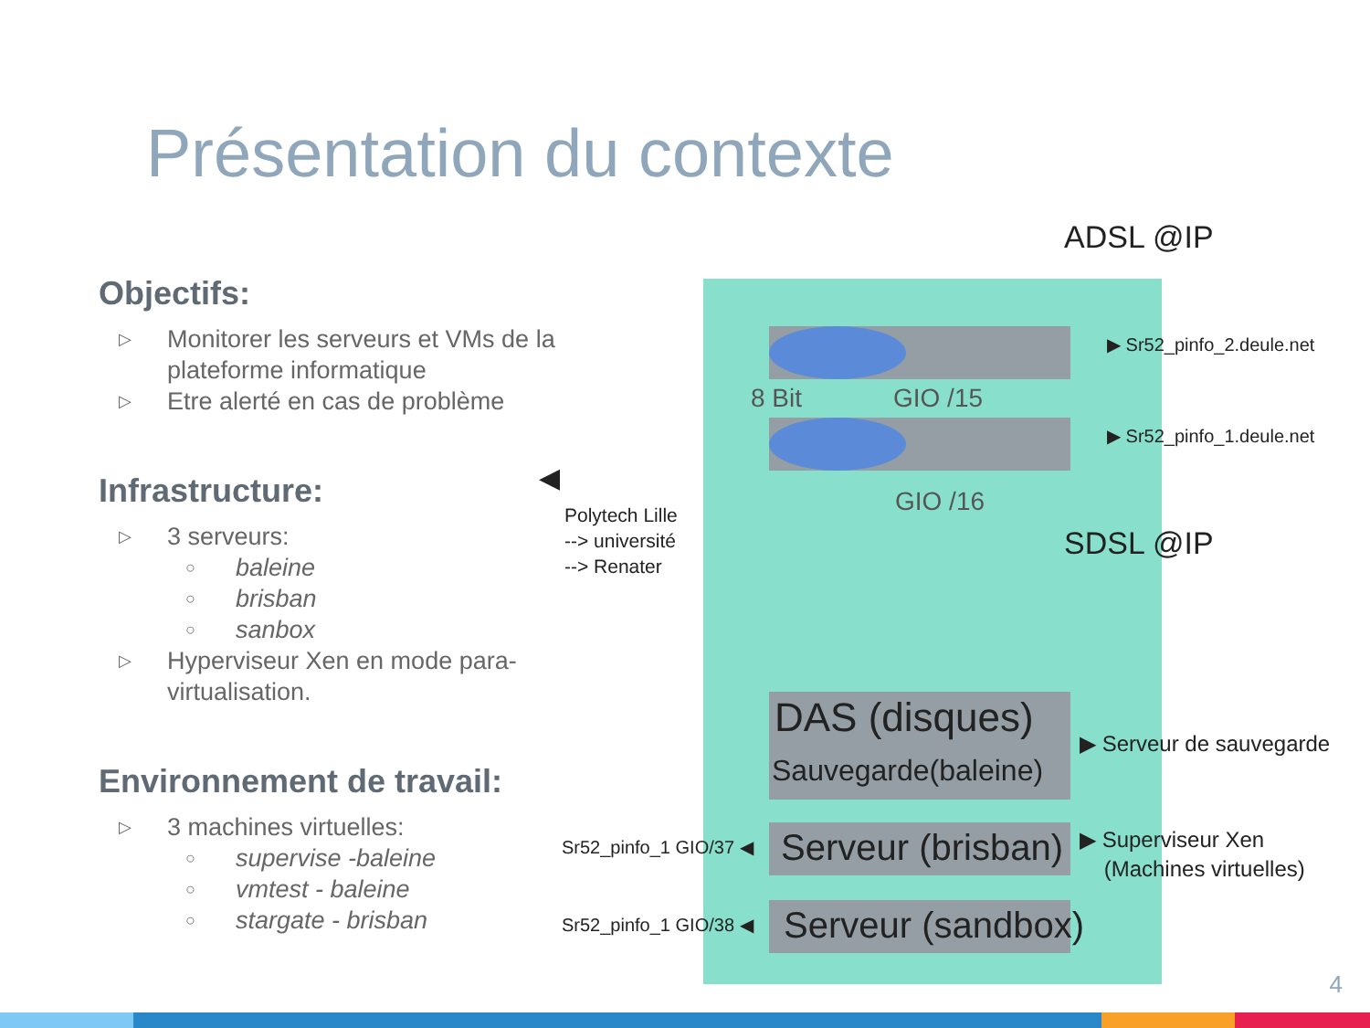Présentation du contexte
Objectifs:
▷ Monitorer les serveurs et VMs de la plateforme informatique
▷ Etre alerté en cas de problème
Infrastructure:
▷ 3 serveurs:
○ baleine
○ brisban
○ sanbox
▷ Hyperviseur Xen en mode para-virtualisation.
Environnement de travail:
▷ 3 machines virtuelles:
○ supervise -baleine
○ vmtest - baleine
○ stargate - brisban
ADSL @IP
▶ Sr52_pinfo_2.deule.net
8 Bit GIO /15
▶ Sr52_pinfo_1.deule.net
◀
GIO /16
Polytech Lille
--> université
--> Renater
SDSL @IP
DAS (disques)
Sauvegarde(baleine)
▶ Serveur de sauvegarde
Sr52_pinfo_1 GIO/37 ◀ Serveur (brisban)
▶ Superviseur Xen
(Machines virtuelles)
Sr52_pinfo_1 GIO/38 ◀ Serveur (sandbox)
4